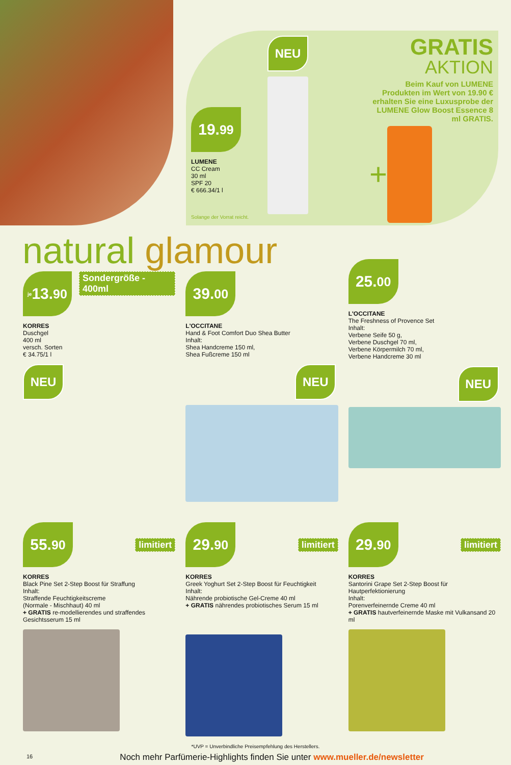19.<sup>99</sup>
LUMENE
CC Cream
30 ml
SPF 20
€ 666.34/1 l
Solange der Vorrat reicht.
NEU
GRATIS
AKTION
Beim Kauf von LUMENE Produkten im Wert von 19.90 € erhalten Sie eine Luxusprobe der LUMENE Glow Boost Essence 8 ml GRATIS.
+
natural glamour
je 13.<sup>90</sup>
Sondergröße - 400ml
KORRES
Duschgel
400 ml
versch. Sorten
€ 34.75/1 l
NEU
39.<sup>00</sup>
L'OCCITANE
Hand & Foot Comfort Duo Shea Butter
Inhalt:
Shea Handcreme 150 ml,
Shea Fußcreme 150 ml
NEU
25.<sup>00</sup>
L'OCCITANE
The Freshness of Provence Set
Inhalt:
Verbene Seife 50 g,
Verbene Duschgel 70 ml,
Verbene Körpermilch 70 ml,
Verbene Handcreme 30 ml
NEU
55.<sup>90</sup>
limitiert
KORRES
Black Pine Set 2-Step Boost für Straffung
Inhalt:
Straffende Feuchtigkeitscreme
(Normale - Mischhaut) 40 ml
+ GRATIS re-modellierendes und straffendes Gesichtsserum 15 ml
29.<sup>90</sup>
limitiert
KORRES
Greek Yoghurt Set 2-Step Boost für Feuchtigkeit
Inhalt:
Nährende probiotische Gel-Creme 40 ml
+ GRATIS nährendes probiotisches Serum 15 ml
29.<sup>90</sup>
limitiert
KORRES
Santorini Grape Set 2-Step Boost für Hautperfektionierung
Inhalt:
Porenverfeinernde Creme 40 ml
+ GRATIS hautverfeinernde Maske mit Vulkansand 20 ml
*UVP = Unverbindliche Preisempfehlung des Herstellers.
16
Noch mehr Parfümerie-Highlights finden Sie unter www.mueller.de/newsletter